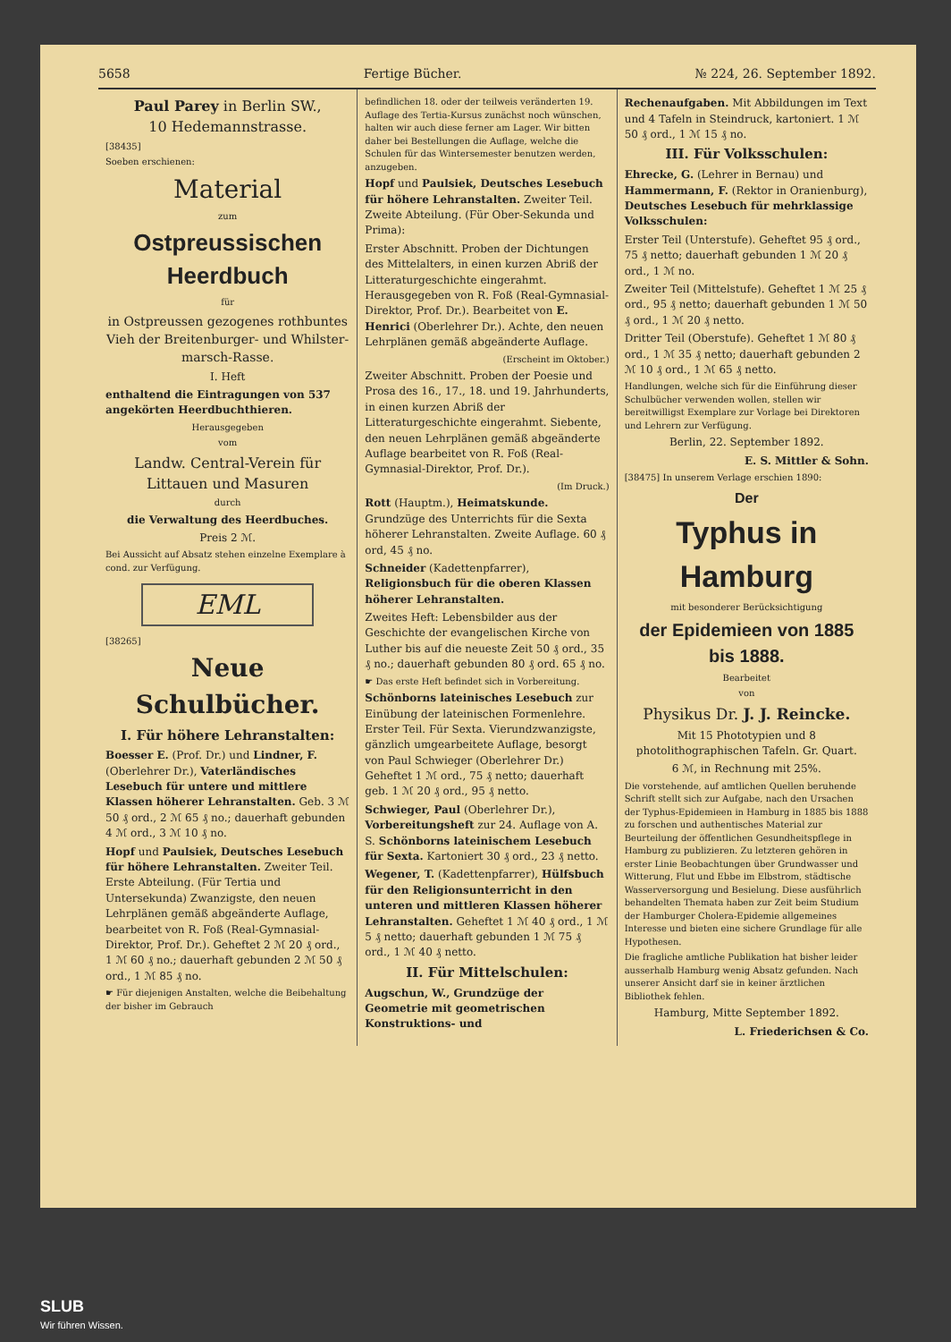5658 Fertige Bücher. № 224, 26. September 1892.
Paul Parey in Berlin SW.,
10 Hedemannstrasse.
[38435]
Soeben erschienen:
Material
zum
Ostpreussischen Heerdbuch
für
in Ostpreussen gezogenes rothbuntes Vieh der Breitenburger- und Whilster-marsch-Rasse.
I. Heft
enthaltend die Eintragungen von 537 angekörten Heerdbuchthieren.
Herausgegeben
vom
Landw. Central-Verein für Littauen und Masuren
durch
die Verwaltung des Heerdbuches.
Preis 2 ℳ.
Bei Aussicht auf Absatz stehen einzelne Exemplare à cond. zur Verfügung.
EML
[38265]
Neue Schulbücher.
I. Für höhere Lehranstalten:
Boesser E. (Prof. Dr.) und Lindner, F. (Oberlehrer Dr.), Vaterländisches Lesebuch für untere und mittlere Klassen höherer Lehranstalten. Geb. 3 ℳ 50 ₰ ord., 2 ℳ 65 ₰ no.; dauerhaft gebunden 4 ℳ ord., 3 ℳ 10 ₰ no.
Hopf und Paulsiek, Deutsches Lesebuch für höhere Lehranstalten. Zweiter Teil. Erste Abteilung. (Für Tertia und Untersekunda) Zwanzigste, den neuen Lehrplänen gemäß abgeänderte Auflage, bearbeitet von R. Foß (Real-Gymnasial-Direktor, Prof. Dr.). Geheftet 2 ℳ 20 ₰ ord., 1 ℳ 60 ₰ no.; dauerhaft gebunden 2 ℳ 50 ₰ ord., 1 ℳ 85 ₰ no.
☛ Für diejenigen Anstalten, welche die Beibehaltung der bisher im Gebrauch
befindlichen 18. oder der teilweis veränderten 19. Auflage des Tertia-Kursus zunächst noch wünschen, halten wir auch diese ferner am Lager. Wir bitten daher bei Bestellungen die Auflage, welche die Schulen für das Wintersemester benutzen werden, anzugeben.
Hopf und Paulsiek, Deutsches Lesebuch für höhere Lehranstalten. Zweiter Teil. Zweite Abteilung. (Für Ober-Sekunda und Prima):
Erster Abschnitt. Proben der Dichtungen des Mittelalters, in einen kurzen Abriß der Litteraturgeschichte eingerahmt. Herausgegeben von R. Foß (Real-Gymnasial-Direktor, Prof. Dr.). Bearbeitet von E. Henrici (Oberlehrer Dr.). Achte, den neuen Lehrplänen gemäß abgeänderte Auflage.
(Erscheint im Oktober.)
Zweiter Abschnitt. Proben der Poesie und Prosa des 16., 17., 18. und 19. Jahrhunderts, in einen kurzen Abriß der Litteraturgeschichte eingerahmt. Siebente, den neuen Lehrplänen gemäß abgeänderte Auflage bearbeitet von R. Foß (Real-Gymnasial-Direktor, Prof. Dr.).
(Im Druck.)
Rott (Hauptm.), Heimatskunde. Grundzüge des Unterrichts für die Sexta höherer Lehranstalten. Zweite Auflage. 60 ₰ ord, 45 ₰ no.
Schneider (Kadettenpfarrer), Religionsbuch für die oberen Klassen höherer Lehranstalten.
Zweites Heft: Lebensbilder aus der Geschichte der evangelischen Kirche von Luther bis auf die neueste Zeit 50 ₰ ord., 35 ₰ no.; dauerhaft gebunden 80 ₰ ord. 65 ₰ no.
☛ Das erste Heft befindet sich in Vorbereitung.
Schönborns lateinisches Lesebuch zur Einübung der lateinischen Formenlehre. Erster Teil. Für Sexta. Vierundzwanzigste, gänzlich umgearbeitete Auflage, besorgt von Paul Schwieger (Oberlehrer Dr.) Geheftet 1 ℳ ord., 75 ₰ netto; dauerhaft geb. 1 ℳ 20 ₰ ord., 95 ₰ netto.
Schwieger, Paul (Oberlehrer Dr.), Vorbereitungsheft zur 24. Auflage von A. S. Schönborns lateinischem Lesebuch für Sexta. Kartoniert 30 ₰ ord., 23 ₰ netto.
Wegener, T. (Kadettenpfarrer), Hülfsbuch für den Religionsunterricht in den unteren und mittleren Klassen höherer Lehranstalten. Geheftet 1 ℳ 40 ₰ ord., 1 ℳ 5 ₰ netto; dauerhaft gebunden 1 ℳ 75 ₰ ord., 1 ℳ 40 ₰ netto.
II. Für Mittelschulen:
Augschun, W., Grundzüge der Geometrie mit geometrischen Konstruktions- und
Rechenaufgaben. Mit Abbildungen im Text und 4 Tafeln in Steindruck, kartoniert. 1 ℳ 50 ₰ ord., 1 ℳ 15 ₰ no.
III. Für Volksschulen:
Ehrecke, G. (Lehrer in Bernau) und Hammermann, F. (Rektor in Oranienburg), Deutsches Lesebuch für mehrklassige Volksschulen:
Erster Teil (Unterstufe). Geheftet 95 ₰ ord., 75 ₰ netto; dauerhaft gebunden 1 ℳ 20 ₰ ord., 1 ℳ no.
Zweiter Teil (Mittelstufe). Geheftet 1 ℳ 25 ₰ ord., 95 ₰ netto; dauerhaft gebunden 1 ℳ 50 ₰ ord., 1 ℳ 20 ₰ netto.
Dritter Teil (Oberstufe). Geheftet 1 ℳ 80 ₰ ord., 1 ℳ 35 ₰ netto; dauerhaft gebunden 2 ℳ 10 ₰ ord., 1 ℳ 65 ₰ netto.
Handlungen, welche sich für die Einführung dieser Schulbücher verwenden wollen, stellen wir bereitwilligst Exemplare zur Vorlage bei Direktoren und Lehrern zur Verfügung.
Berlin, 22. September 1892.
E. S. Mittler & Sohn.
[38475] In unserem Verlage erschien 1890:
Der
Typhus in Hamburg
mit besonderer Berücksichtigung
der Epidemieen von 1885 bis 1888.
Bearbeitet
von
Physikus Dr. J. J. Reincke.
Mit 15 Phototypien und 8 photolithographischen Tafeln. Gr. Quart.
6 ℳ, in Rechnung mit 25%.
Die vorstehende, auf amtlichen Quellen beruhende Schrift stellt sich zur Aufgabe, nach den Ursachen der Typhus-Epidemieen in Hamburg in 1885 bis 1888 zu forschen und authentisches Material zur Beurteilung der öffentlichen Gesundheitspflege in Hamburg zu publizieren. Zu letzteren gehören in erster Linie Beobachtungen über Grundwasser und Witterung, Flut und Ebbe im Elbstrom, städtische Wasserversorgung und Besielung. Diese ausführlich behandelten Themata haben zur Zeit beim Studium der Hamburger Cholera-Epidemie allgemeines Interesse und bieten eine sichere Grundlage für alle Hypothesen.
Die fragliche amtliche Publikation hat bisher leider ausserhalb Hamburg wenig Absatz gefunden. Nach unserer Ansicht darf sie in keiner ärztlichen Bibliothek fehlen.
Hamburg, Mitte September 1892.
L. Friederichsen & Co.
SLUB
Wir führen Wissen.